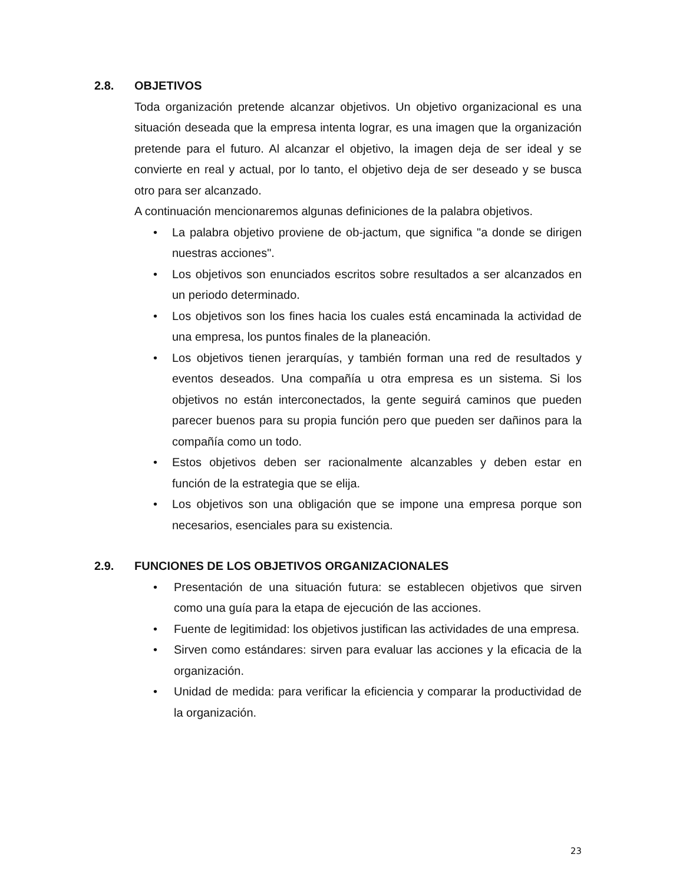2.8. OBJETIVOS
Toda organización pretende alcanzar objetivos. Un objetivo organizacional es una situación deseada que la empresa intenta lograr, es una imagen que la organización pretende para el futuro. Al alcanzar el objetivo, la imagen deja de ser ideal y se convierte en real y actual, por lo tanto, el objetivo deja de ser deseado y se busca otro para ser alcanzado.
A continuación mencionaremos algunas definiciones de la palabra objetivos.
• La palabra objetivo proviene de ob-jactum, que significa "a donde se dirigen nuestras acciones".
• Los objetivos son enunciados escritos sobre resultados a ser alcanzados en un periodo determinado.
• Los objetivos son los fines hacia los cuales está encaminada la actividad de una empresa, los puntos finales de la planeación.
• Los objetivos tienen jerarquías, y también forman una red de resultados y eventos deseados. Una compañía u otra empresa es un sistema. Si los objetivos no están interconectados, la gente seguirá caminos que pueden parecer buenos para su propia función pero que pueden ser dañinos para la compañía como un todo.
• Estos objetivos deben ser racionalmente alcanzables y deben estar en función de la estrategia que se elija.
• Los objetivos son una obligación que se impone una empresa porque son necesarios, esenciales para su existencia.
2.9. FUNCIONES DE LOS OBJETIVOS ORGANIZACIONALES
• Presentación de una situación futura: se establecen objetivos que sirven como una guía para la etapa de ejecución de las acciones.
• Fuente de legitimidad: los objetivos justifican las actividades de una empresa.
• Sirven como estándares: sirven para evaluar las acciones y la eficacia de la organización.
• Unidad de medida: para verificar la eficiencia y comparar la productividad de la organización.
23